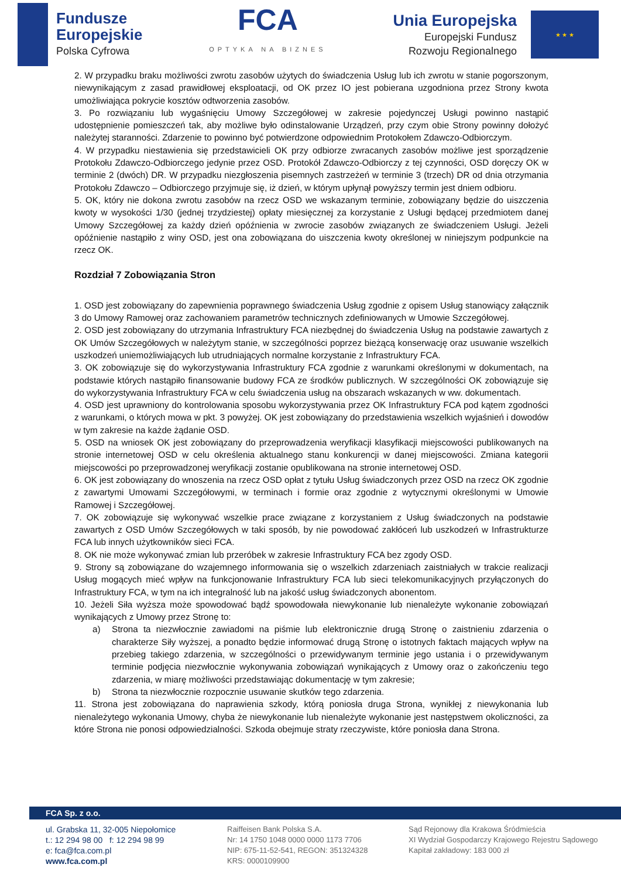Fundusze
Europejskie
Polska Cyfrowa
FCA
OPTYKA NA BIZNES
Unia Europejska
Europejski Fundusz
Rozwoju Regionalnego
★ ★ ★
2. W przypadku braku możliwości zwrotu zasobów użytych do świadczenia Usług lub ich zwrotu w stanie pogorszonym, niewynikającym z zasad prawidłowej eksploatacji, od OK przez IO jest pobierana uzgodniona przez Strony kwota umożliwiająca pokrycie kosztów odtworzenia zasobów.
3. Po rozwiązaniu lub wygaśnięciu Umowy Szczegółowej w zakresie pojedynczej Usługi powinno nastąpić udostępnienie pomieszczeń tak, aby możliwe było odinstalowanie Urządzeń, przy czym obie Strony powinny dołożyć należytej staranności. Zdarzenie to powinno być potwierdzone odpowiednim Protokołem Zdawczo-Odbiorczym.
4. W przypadku niestawienia się przedstawicieli OK przy odbiorze zwracanych zasobów możliwe jest sporządzenie Protokołu Zdawczo-Odbiorczego jedynie przez OSD. Protokół Zdawczo-Odbiorczy z tej czynności, OSD doręczy OK w terminie 2 (dwóch) DR. W przypadku niezgłoszenia pisemnych zastrzeżeń w terminie 3 (trzech) DR od dnia otrzymania Protokołu Zdawczo – Odbiorczego przyjmuje się, iż dzień, w którym upłynął powyższy termin jest dniem odbioru.
5. OK, który nie dokona zwrotu zasobów na rzecz OSD we wskazanym terminie, zobowiązany będzie do uiszczenia kwoty w wysokości 1/30 (jednej trzydziestej) opłaty miesięcznej za korzystanie z Usługi będącej przedmiotem danej Umowy Szczegółowej za każdy dzień opóźnienia w zwrocie zasobów związanych ze świadczeniem Usługi. Jeżeli opóźnienie nastąpiło z winy OSD, jest ona zobowiązana do uiszczenia kwoty określonej w niniejszym podpunkcie na rzecz OK.
Rozdział 7 Zobowiązania Stron
1. OSD jest zobowiązany do zapewnienia poprawnego świadczenia Usług zgodnie z opisem Usług stanowiący załącznik 3 do Umowy Ramowej oraz zachowaniem parametrów technicznych zdefiniowanych w Umowie Szczegółowej.
2. OSD jest zobowiązany do utrzymania Infrastruktury FCA niezbędnej do świadczenia Usług na podstawie zawartych z OK Umów Szczegółowych w należytym stanie, w szczególności poprzez bieżącą konserwację oraz usuwanie wszelkich uszkodzeń uniemożliwiających lub utrudniających normalne korzystanie z Infrastruktury FCA.
3. OK zobowiązuje się do wykorzystywania Infrastruktury FCA zgodnie z warunkami określonymi w dokumentach, na podstawie których nastąpiło finansowanie budowy FCA ze środków publicznych. W szczególności OK zobowiązuje się do wykorzystywania Infrastruktury FCA w celu świadczenia usług na obszarach wskazanych w ww. dokumentach.
4. OSD jest uprawniony do kontrolowania sposobu wykorzystywania przez OK Infrastruktury FCA pod kątem zgodności z warunkami, o których mowa w pkt. 3 powyżej. OK jest zobowiązany do przedstawienia wszelkich wyjaśnień i dowodów w tym zakresie na każde żądanie OSD.
5. OSD na wniosek OK jest zobowiązany do przeprowadzenia weryfikacji klasyfikacji miejscowości publikowanych na stronie internetowej OSD w celu określenia aktualnego stanu konkurencji w danej miejscowości. Zmiana kategorii miejscowości po przeprowadzonej weryfikacji zostanie opublikowana na stronie internetowej OSD.
6. OK jest zobowiązany do wnoszenia na rzecz OSD opłat z tytułu Usług świadczonych przez OSD na rzecz OK zgodnie z zawartymi Umowami Szczegółowymi, w terminach i formie oraz zgodnie z wytycznymi określonymi w Umowie Ramowej i Szczegółowej.
7. OK zobowiązuje się wykonywać wszelkie prace związane z korzystaniem z Usług świadczonych na podstawie zawartych z OSD Umów Szczegółowych w taki sposób, by nie powodować zakłóceń lub uszkodzeń w Infrastrukturze FCA lub innych użytkowników sieci FCA.
8. OK nie może wykonywać zmian lub przeróbek w zakresie Infrastruktury FCA bez zgody OSD.
9. Strony są zobowiązane do wzajemnego informowania się o wszelkich zdarzeniach zaistniałych w trakcie realizacji Usług mogących mieć wpływ na funkcjonowanie Infrastruktury FCA lub sieci telekomunikacyjnych przyłączonych do Infrastruktury FCA, w tym na ich integralność lub na jakość usług świadczonych abonentom.
10. Jeżeli Siła wyższa może spowodować bądź spowodowała niewykonanie lub nienależyte wykonanie zobowiązań wynikających z Umowy przez Stronę to:
a) Strona ta niezwłocznie zawiadomi na piśmie lub elektronicznie drugą Stronę o zaistnieniu zdarzenia o charakterze Siły wyższej, a ponadto będzie informować drugą Stronę o istotnych faktach mających wpływ na przebieg takiego zdarzenia, w szczególności o przewidywanym terminie jego ustania i o przewidywanym terminie podjęcia niezwłocznie wykonywania zobowiązań wynikających z Umowy oraz o zakończeniu tego zdarzenia, w miarę możliwości przedstawiając dokumentację w tym zakresie;
b) Strona ta niezwłocznie rozpocznie usuwanie skutków tego zdarzenia.
11. Strona jest zobowiązana do naprawienia szkody, którą poniosła druga Strona, wynikłej z niewykonania lub nienależytego wykonania Umowy, chyba że niewykonanie lub nienależyte wykonanie jest następstwem okoliczności, za które Strona nie ponosi odpowiedzialności. Szkoda obejmuje straty rzeczywiste, które poniosła dana Strona.
FCA Sp. z o.o.
ul. Grabska 11, 32-005 Niepołomice
t.: 12 294 98 00 f: 12 294 98 99
e: fca@fca.com.pl
www.fca.com.pl
Raiffeisen Bank Polska S.A.
Nr: 14 1750 1048 0000 0000 1173 7706
NIP: 675-11-52-541, REGON: 351324328
KRS: 0000109900
Sąd Rejonowy dla Krakowa Śródmieścia
XI Wydział Gospodarczy Krajowego Rejestru Sądowego
Kapitał zakładowy: 183 000 zł